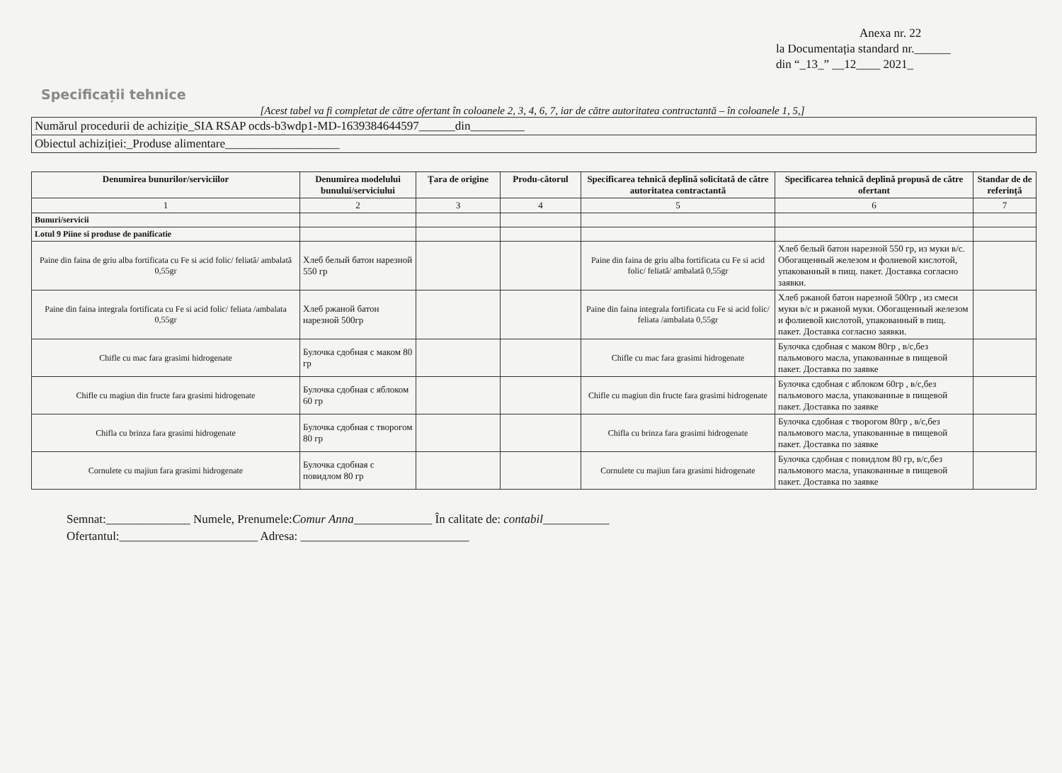Anexa nr. 22
la Documentația standard nr.______
din “_13_” __12____ 2021_
Specificații tehnice
[Acest tabel va fi completat de către ofertant în coloanele 2, 3, 4, 6, 7, iar de către autoritatea contractantă – în coloanele 1, 5,]
| Numărul procedurii de achiziție_SIA RSAP ocds-b3wdp1-MD-1639384644597______din_________ |
| Obiectul achiziției:_Produse alimentare___________________ |
| Denumirea bunurilor/serviciilor | Denumirea modelului bunului/serviciului | Țara de origine | Produ-cătorul | Specificarea tehnică deplină solicitată de către autoritatea contractantă | Specificarea tehnică deplină propusă de către ofertant | Standar de de referință |
| --- | --- | --- | --- | --- | --- | --- |
| 1 | 2 | 3 | 4 | 5 | 6 | 7 |
| Bunuri/servicii | | | | | | |
| Lotul 9 Piine si produse de panificatie | | | | | | |
| Paine din faina de griu alba fortificata cu Fe si acid folic/ feliată/ ambalată 0,55gr | Хлеб белый батон нарезной 550 гр | | | Paine din faina de griu alba fortificata cu Fe si acid folic/ feliată/ ambalată 0,55gr | Хлеб белый батон нарезной 550 гр, из муки в/с. Обогащенный железом и фолиевой кислотой, упакованный в пищ. пакет. Доставка согласно заявки. | |
| Paine din faina integrala fortificata cu Fe si acid folic/ feliata /ambalata 0,55gr | Хлеб ржаной батон нарезной 500гр | | | Paine din faina integrala fortificata cu Fe si acid folic/ feliata /ambalata 0,55gr | Хлеб ржаной батон нарезной 500гр , из смеси муки в/с и ржаной муки. Обогащенный железом и фолиевой кислотой, упакованный в пищ. пакет. Доставка согласно заявки. | |
| Chifle cu mac fara grasimi hidrogenate | Булочка сдобная с маком 80 гр | | | Chifle cu mac fara grasimi hidrogenate | Булочка сдобная с маком 80гр , в/с,без пальмового масла, упакованные в пищевой пакет. Доставка по заявке | |
| Chifle cu magiun din fructe fara grasimi hidrogenate | Булочка сдобная с яблоком 60 гр | | | Chifle cu magiun din fructe fara grasimi hidrogenate | Булочка сдобная с яблоком 60гр , в/с,без пальмового масла, упакованные в пищевой пакет. Доставка по заявке | |
| Chifla cu brinza fara grasimi hidrogenate | Булочка сдобная с творогом 80 гр | | | Chifla cu brinza fara grasimi hidrogenate | Булочка сдобная с творогом 80гр , в/с,без пальмового масла, упакованные в пищевой пакет. Доставка по заявке | |
| Cornulete cu majiun fara grasimi hidrogenate | Булочка сдобная с повидлом 80 гр | | | Cornulete cu majiun fara grasimi hidrogenate | Булочка сдобная с повидлом 80 гр, в/с,без пальмового масла, упакованные в пищевой пакет. Доставка по заявке | |
Semnat:______________ Numele, Prenumele:Comur Anna_____________ În calitate de: contabil___________
Ofertantul:_______________________ Adresa: ____________________________